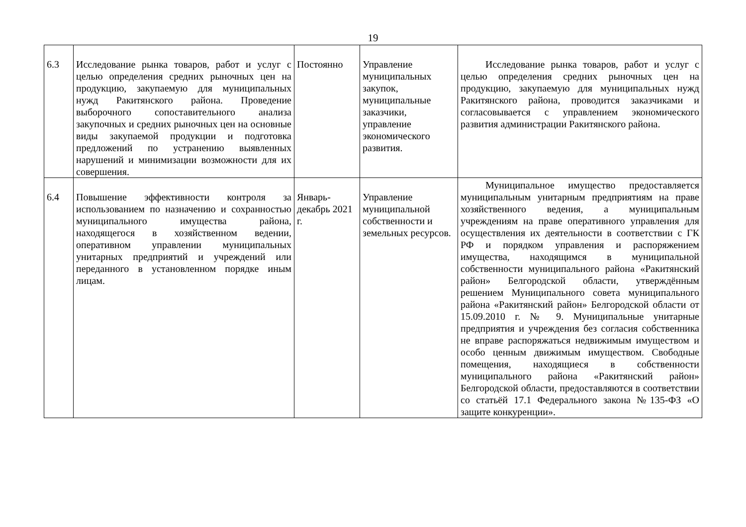19
| 6.3 | Исследование рынка товаров, работ и услуг с целью определения средних рыночных цен на продукцию, закупаемую для муниципальных нужд Ракитянского района. Проведение выборочного сопоставительного анализа закупочных и средних рыночных цен на основные виды закупаемой продукции и подготовка предложений по устранению выявленных нарушений и минимизации возможности для их совершения. | Постоянно | Управление муниципальных закупок, муниципальные заказчики, управление экономического развития. | Исследование рынка товаров, работ и услуг с целью определения средних рыночных цен на продукцию, закупаемую для муниципальных нужд Ракитянского района, проводится заказчиками и согласовывается с управлением экономического развития администрации Ракитянского района. |
| 6.4 | Повышение эффективности контроля за использованием по назначению и сохранностью муниципального имущества района, находящегося в хозяйственном ведении, оперативном управлении муниципальных унитарных предприятий и учреждений или переданного в установленном порядке иным лицам. | Январь-декабрь 2021 г. | Управление муниципальной собственности и земельных ресурсов. | Муниципальное имущество предоставляется муниципальным унитарным предприятиям на праве хозяйственного ведения, а муниципальным учреждениям на праве оперативного управления для осуществления их деятельности в соответствии с ГК РФ и порядком управления и распоряжением имущества, находящимся в муниципальной собственности муниципального района «Ракитянский район» Белгородской области, утверждённым решением Муниципального совета муниципального района «Ракитянский район» Белгородской области от 15.09.2010 г. № 9. Муниципальные унитарные предприятия и учреждения без согласия собственника не вправе распоряжаться недвижимым имуществом и особо ценным движимым имуществом. Свободные помещения, находящиеся в собственности муниципального района «Ракитянский район» Белгородской области, предоставляются в соответствии со статьёй 17.1 Федерального закона №135-ФЗ «О защите конкуренции». |